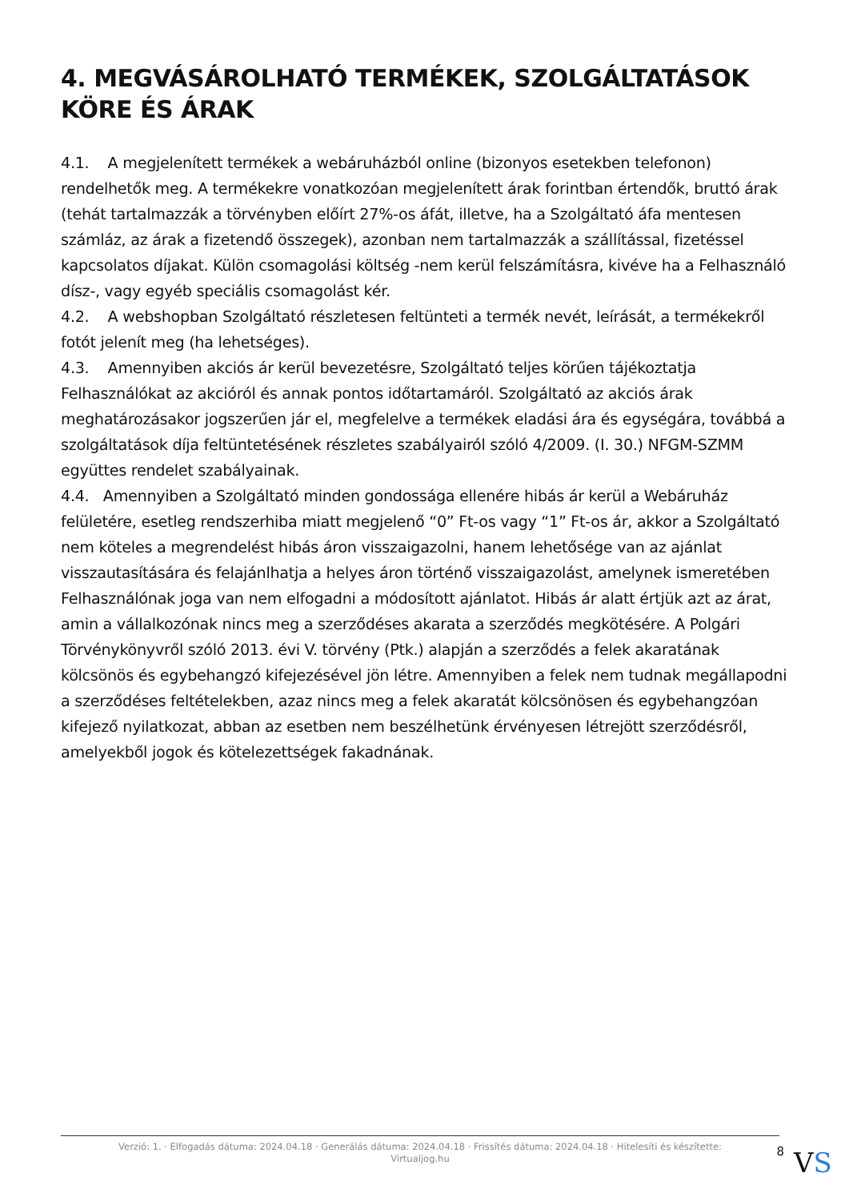4. MEGVÁSÁROLHATÓ TERMÉKEK, SZOLGÁLTATÁSOK KÖRE ÉS ÁRAK
4.1. A megjelenített termékek a webáruházból online (bizonyos esetekben telefonon) rendelhetők meg. A termékekre vonatkozóan megjelenített árak forintban értendők, bruttó árak (tehát tartalmazzák a törvényben előírt 27%-os áfát, illetve, ha a Szolgáltató áfa mentesen számláz, az árak a fizetendő összegek), azonban nem tartalmazzák a szállítással, fizetéssel kapcsolatos díjakat. Külön csomagolási költség -nem kerül felszámításra, kivéve ha a Felhasználó dísz-, vagy egyéb speciális csomagolást kér.
4.2. A webshopban Szolgáltató részletesen feltünteti a termék nevét, leírását, a termékekről fotót jelenít meg (ha lehetséges).
4.3. Amennyiben akciós ár kerül bevezetésre, Szolgáltató teljes körűen tájékoztatja Felhasználókat az akcióról és annak pontos időtartamáról. Szolgáltató az akciós árak meghatározásakor jogszerűen jár el, megfelelve a termékek eladási ára és egységára, továbbá a szolgáltatások díja feltüntetésének részletes szabályairól szóló 4/2009. (I. 30.) NFGM-SZMM együttes rendelet szabályainak.
4.4. Amennyiben a Szolgáltató minden gondossága ellenére hibás ár kerül a Webáruház felületére, esetleg rendszerhiba miatt megjelenő “0” Ft-os vagy “1” Ft-os ár, akkor a Szolgáltató nem köteles a megrendelést hibás áron visszaigazolni, hanem lehetősége van az ajánlat visszautasítására és felajánlhatja a helyes áron történő visszaigazolást, amelynek ismeretében Felhasználónak joga van nem elfogadni a módosított ajánlatot. Hibás ár alatt értjük azt az árat, amin a vállalkozónak nincs meg a szerződéses akarata a szerződés megkötésére. A Polgári Törvénykönyvről szóló 2013. évi V. törvény (Ptk.) alapján a szerződés a felek akaratának kölcsönös és egybehangzó kifejezésével jön létre. Amennyiben a felek nem tudnak megállapodni a szerződéses feltételekben, azaz nincs meg a felek akaratát kölcsönösen és egybehangzóan kifejező nyilatkozat, abban az esetben nem beszélhetünk érvényesen létrejött szerződésről, amelyekből jogok és kötelezettségek fakadnának.
Verzió: 1. · Elfogadás dátuma: 2024.04.18 · Generálás dátuma: 2024.04.18 · Frissítés dátuma: 2024.04.18 · Hitelesíti és készítette: Virtualjog.hu
8
VS